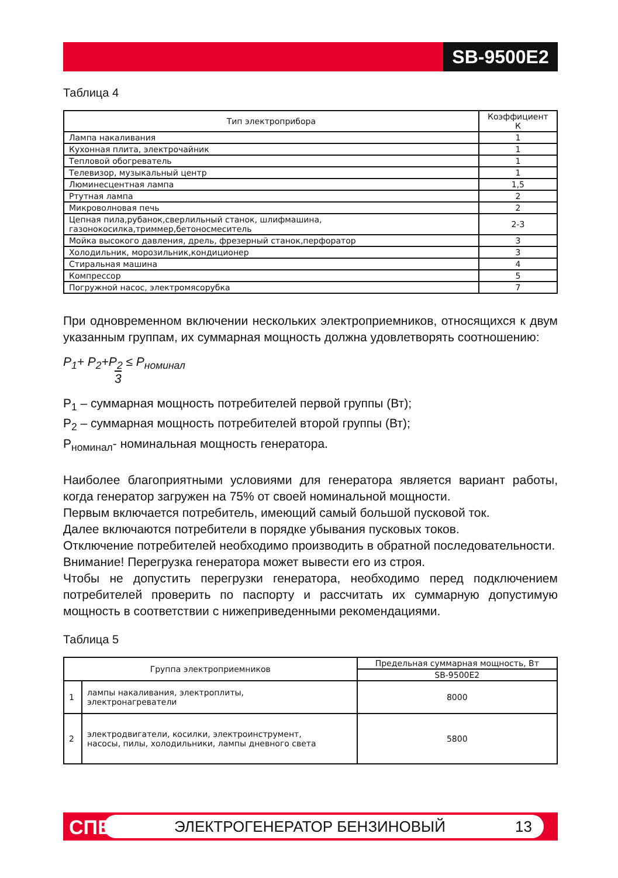SB-9500E2
Таблица 4
| Тип электроприбора | Коэффициент К |
| --- | --- |
| Лампа накаливания | 1 |
| Кухонная плита, электрочайник | 1 |
| Тепловой обогреватель | 1 |
| Телевизор, музыкальный центр | 1 |
| Люминесцентная лампа | 1,5 |
| Ртутная лампа | 2 |
| Микроволновая печь | 2 |
| Цепная пила,рубанок,сверлильный станок, шлифмашина, газонокосилка,триммер,бетоносмеситель | 2-3 |
| Мойка высокого давления, дрель, фрезерный станок,перфоратор | 3 |
| Холодильник, морозильник,кондиционер | 3 |
| Стиральная машина | 4 |
| Компрессор | 5 |
| Погружной насос, электромясорубка | 7 |
При одновременном включении нескольких электроприемников, относящихся к двум указанным группам, их суммарная мощность должна удовлетворять соотношению:
P<sub>1</sub>+ P<sub>2</sub>+P<sub>2</sub> ≤ P<sub>номинал</sub>
3
P<sub>1</sub> – суммарная мощность потребителей первой группы (Вт);
P<sub>2</sub> – суммарная мощность потребителей второй группы (Вт);
P<sub>номинал</sub>- номинальная мощность генератора.
Наиболее благоприятными условиями для генератора является вариант работы, когда генератор загружен на 75% от своей номинальной мощности.
Первым включается потребитель, имеющий самый большой пусковой ток.
Далее включаются потребители в порядке убывания пусковых токов.
Отключение потребителей необходимо производить в обратной последовательности.
Внимание! Перегрузка генератора может вывести его из строя.
Чтобы не допустить перегрузки генератора, необходимо перед подключением потребителей проверить по паспорту и рассчитать их суммарную допустимую мощность в соответствии с нижеприведенными рекомендациями.
Таблица 5
| Группа электроприемников | | Предельная суммарная мощность, Вт |
| --- | --- | --- |
| | | SB-9500E2 |
| 1 | лампы накаливания, электроплиты, электронагреватели | 8000 |
| 2 | электродвигатели, косилки, электроинструмент, насосы, пилы, холодильники, лампы дневного света | 5800 |
СПЕЦ ЭЛЕКТРОГЕНЕРАТОР БЕНЗИНОВЫЙ 13